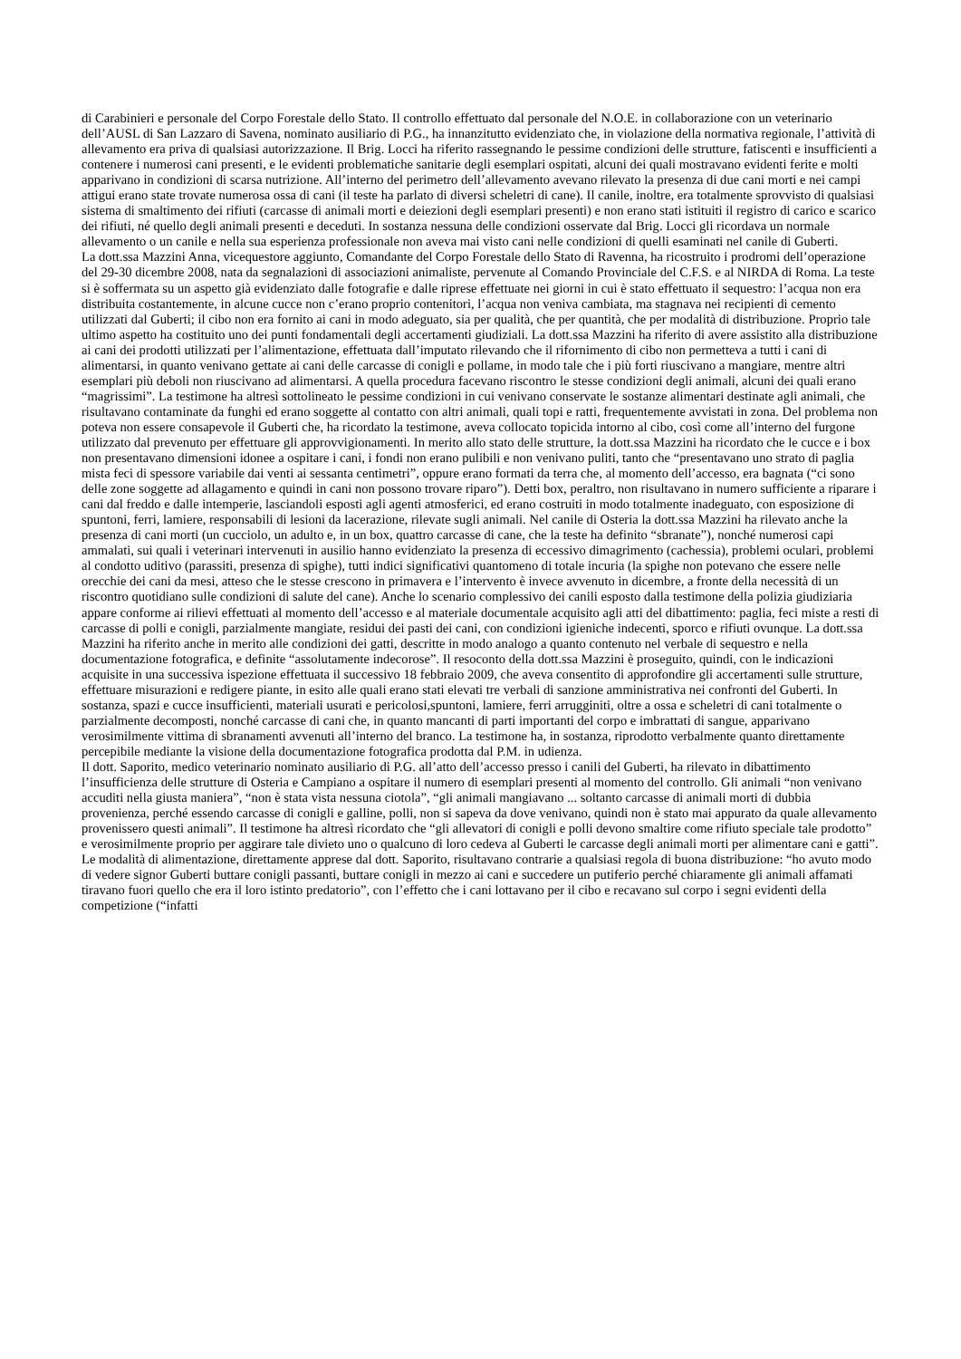di Carabinieri e personale del Corpo Forestale dello Stato. Il controllo effettuato dal personale del N.O.E. in collaborazione con un veterinario dell’AUSL di San Lazzaro di Savena, nominato ausiliario di P.G., ha innanzitutto evidenziato che, in violazione della normativa regionale, l’attività di allevamento era priva di qualsiasi autorizzazione. Il Brig. Locci ha riferito rassegnando le pessime condizioni delle strutture, fatiscenti e insufficienti a contenere i numerosi cani presenti, e le evidenti problematiche sanitarie degli esemplari ospitati, alcuni dei quali mostravano evidenti ferite e molti apparivano in condizioni di scarsa nutrizione. All’interno del perimetro dell’allevamento avevano rilevato la presenza di due cani morti e nei campi attigui erano state trovate numerosa ossa di cani (il teste ha parlato di diversi scheletri di cane). Il canile, inoltre, era totalmente sprovvisto di qualsiasi sistema di smaltimento dei rifiuti (carcasse di animali morti e deiezioni degli esemplari presenti) e non erano stati istituiti il registro di carico e scarico dei rifiuti, né quello degli animali presenti e deceduti. In sostanza nessuna delle condizioni osservate dal Brig. Locci gli ricordava un normale allevamento o un canile e nella sua esperienza professionale non aveva mai visto cani nelle condizioni di quelli esaminati nel canile di Guberti.
La dott.ssa Mazzini Anna, vicequestore aggiunto, Comandante del Corpo Forestale dello Stato di Ravenna, ha ricostruito i prodromi dell’operazione del 29-30 dicembre 2008, nata da segnalazioni di associazioni animaliste, pervenute al Comando Provinciale del C.F.S. e al NIRDA di Roma. La teste si è soffermata su un aspetto già evidenziato dalle fotografie e dalle riprese effettuate nei giorni in cui è stato effettuato il sequestro: l’acqua non era distribuita costantemente, in alcune cucce non c’erano proprio contenitori, l’acqua non veniva cambiata, ma stagnava nei recipienti di cemento utilizzati dal Guberti; il cibo non era fornito ai cani in modo adeguato, sia per qualità, che per quantità, che per modalità di distribuzione. Proprio tale ultimo aspetto ha costituito uno dei punti fondamentali degli accertamenti giudiziali. La dott.ssa Mazzini ha riferito di avere assistito alla distribuzione ai cani dei prodotti utilizzati per l’alimentazione, effettuata dall’imputato rilevando che il rifornimento di cibo non permetteva a tutti i cani di alimentarsi, in quanto venivano gettate ai cani delle carcasse di conigli e pollame, in modo tale che i più forti riuscivano a mangiare, mentre altri esemplari più deboli non riuscivano ad alimentarsi. A quella procedura facevano riscontro le stesse condizioni degli animali, alcuni dei quali erano “magrissimi”. La testimone ha altresì sottolineato le pessime condizioni in cui venivano conservate le sostanze alimentari destinate agli animali, che risultavano contaminate da funghi ed erano soggette al contatto con altri animali, quali topi e ratti, frequentemente avvistati in zona. Del problema non poteva non essere consapevole il Guberti che, ha ricordato la testimone, aveva collocato topicida intorno al cibo, così come all’interno del furgone utilizzato dal prevenuto per effettuare gli approvvigionamenti. In merito allo stato delle strutture, la dott.ssa Mazzini ha ricordato che le cucce e i box non presentavano dimensioni idonee a ospitare i cani, i fondi non erano pulibili e non venivano puliti, tanto che “presentavano uno strato di paglia mista feci di spessore variabile dai venti ai sessanta centimetri”, oppure erano formati da terra che, al momento dell’accesso, era bagnata (“ci sono delle zone soggette ad allagamento e quindi in cani non possono trovare riparo”). Detti box, peraltro, non risultavano in numero sufficiente a riparare i cani dal freddo e dalle intemperie, lasciandoli esposti agli agenti atmosferici, ed erano costruiti in modo totalmente inadeguato, con esposizione di spuntoni, ferri, lamiere, responsabili di lesioni da lacerazione, rilevate sugli animali. Nel canile di Osteria la dott.ssa Mazzini ha rilevato anche la presenza di cani morti (un cucciolo, un adulto e, in un box, quattro carcasse di cane, che la teste ha definito “sbranate”), nonché numerosi capi ammalati, sui quali i veterinari intervenuti in ausilio hanno evidenziato la presenza di eccessivo dimagrimento (cachessia), problemi oculari, problemi al condotto uditivo (parassiti, presenza di spighe), tutti indici significativi quantomeno di totale incuria (la spighe non potevano che essere nelle orecchie dei cani da mesi, atteso che le stesse crescono in primavera e l’intervento è invece avvenuto in dicembre, a fronte della necessità di un riscontro quotidiano sulle condizioni di salute del cane). Anche lo scenario complessivo dei canili esposto dalla testimone della polizia giudiziaria appare conforme ai rilievi effettuati al momento dell’accesso e al materiale documentale acquisito agli atti del dibattimento: paglia, feci miste a resti di carcasse di polli e conigli, parzialmente mangiate, residui dei pasti dei cani, con condizioni igieniche indecenti, sporco e rifiuti ovunque. La dott.ssa Mazzini ha riferito anche in merito alle condizioni dei gatti, descritte in modo analogo a quanto contenuto nel verbale di sequestro e nella documentazione fotografica, e definite “assolutamente indecorose”. Il resoconto della dott.ssa Mazzini è proseguito, quindi, con le indicazioni acquisite in una successiva ispezione effettuata il successivo 18 febbraio 2009, che aveva consentito di approfondire gli accertamenti sulle strutture, effettuare misurazioni e redigere piante, in esito alle quali erano stati elevati tre verbali di sanzione amministrativa nei confronti del Guberti. In sostanza, spazi e cucce insufficienti, materiali usurati e pericolosi,spuntoni, lamiere, ferri arrugginiti, oltre a ossa e scheletri di cani totalmente o parzialmente decomposti, nonché carcasse di cani che, in quanto mancanti di parti importanti del corpo e imbrattati di sangue, apparivano verosimilmente vittima di sbranamenti avvenuti all’interno del branco. La testimone ha, in sostanza, riprodotto verbalmente quanto direttamente percepibile mediante la visione della documentazione fotografica prodotta dal P.M. in udienza.
Il dott. Saporito, medico veterinario nominato ausiliario di P.G. all’atto dell’accesso presso i canili del Guberti, ha rilevato in dibattimento l’insufficienza delle strutture di Osteria e Campiano a ospitare il numero di esemplari presenti al momento del controllo. Gli animali “non venivano accuditi nella giusta maniera”, “non è stata vista nessuna ciotola”, “gli animali mangiavano ... soltanto carcasse di animali morti di dubbia provenienza, perché essendo carcasse di conigli e galline, polli, non si sapeva da dove venivano, quindi non è stato mai appurato da quale allevamento provenissero questi animali”. Il testimone ha altresì ricordato che “gli allevatori di conigli e polli devono smaltire come rifiuto speciale tale prodotto” e verosimilmente proprio per aggirare tale divieto uno o qualcuno di loro cedeva al Guberti le carcasse degli animali morti per alimentare cani e gatti”. Le modalità di alimentazione, direttamente apprese dal dott. Saporito, risultavano contrarie a qualsiasi regola di buona distribuzione: “ho avuto modo di vedere signor Guberti buttare conigli passanti, buttare conigli in mezzo ai cani e succedere un putiferio perché chiaramente gli animali affamati tiravano fuori quello che era il loro istinto predatorio”, con l’effetto che i cani lottavano per il cibo e recavano sul corpo i segni evidenti della competizione (“infatti